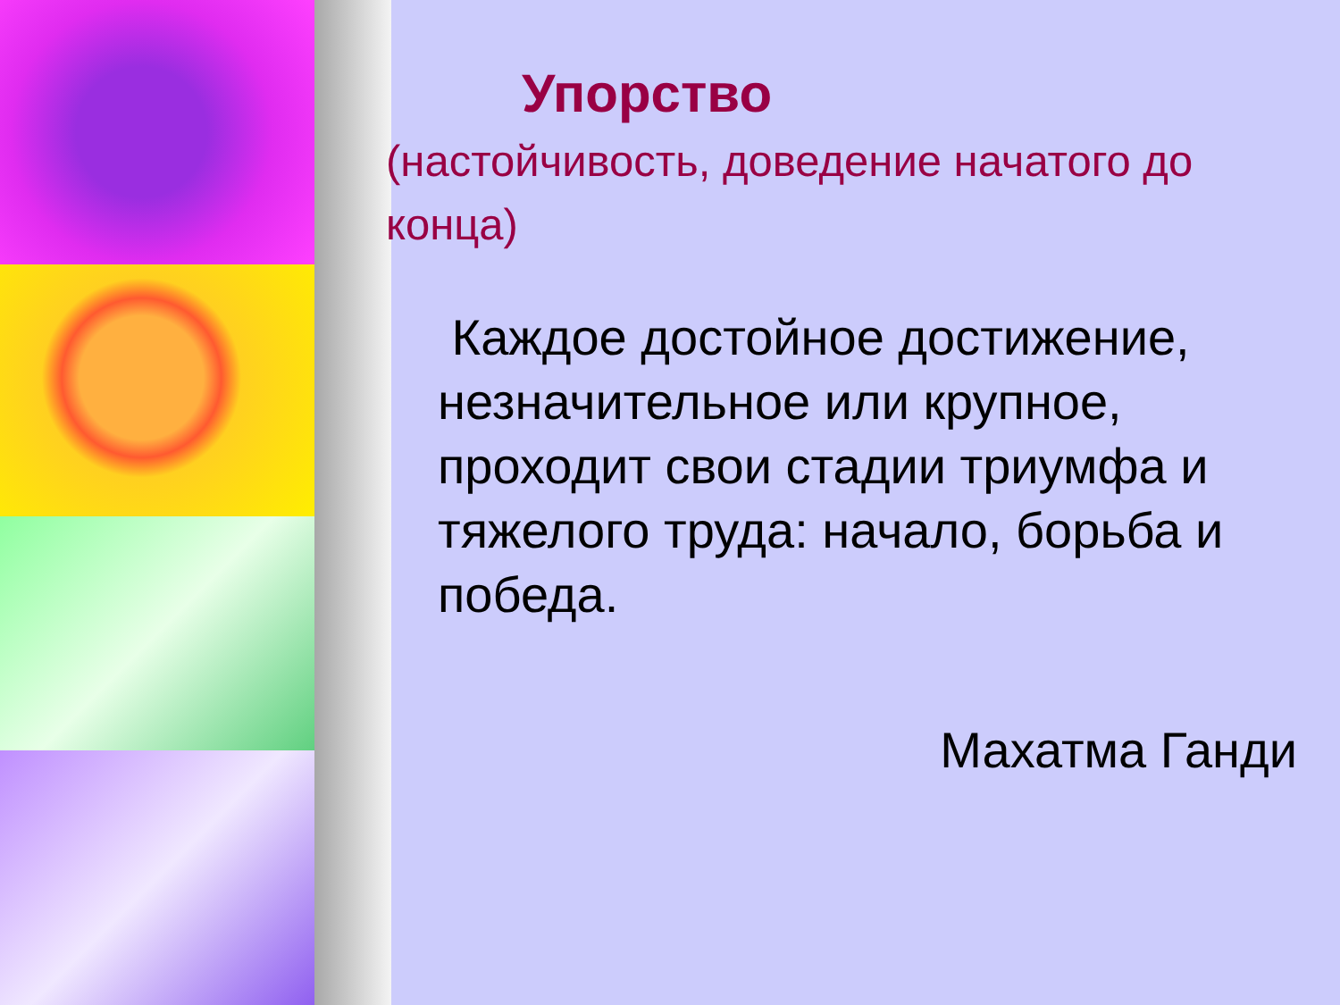Упорство
(настойчивость, доведение начатого до конца)
Каждое достойное достижение, незначительное или крупное, проходит свои стадии триумфа и тяжелого труда: начало, борьба и победа.
Махатма Ганди